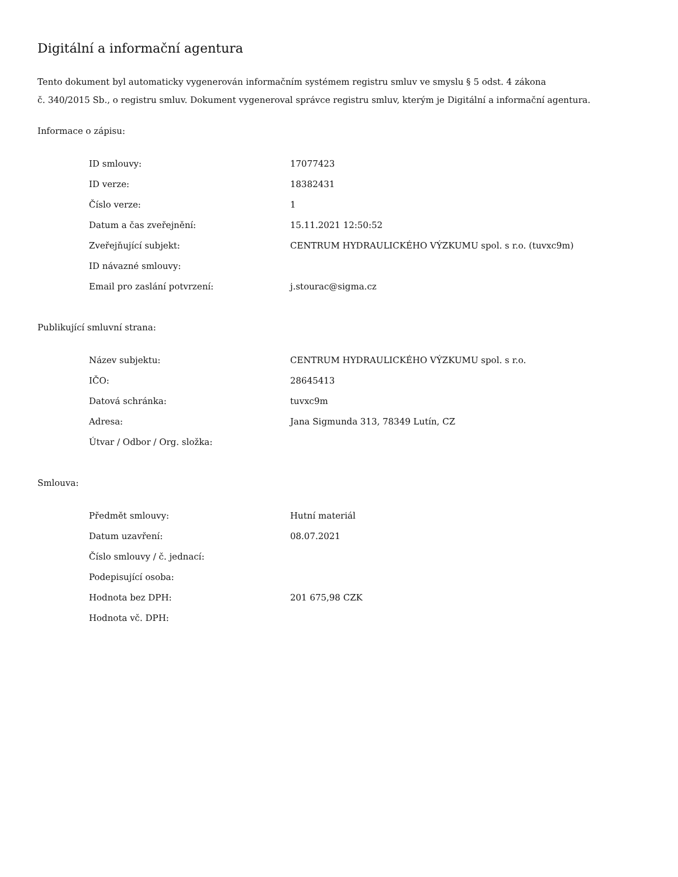Digitální a informační agentura
Tento dokument byl automaticky vygenerován informačním systémem registru smluv ve smyslu § 5 odst. 4 zákona
č. 340/2015 Sb., o registru smluv. Dokument vygeneroval správce registru smluv, kterým je Digitální a informační agentura.
Informace o zápisu:
| ID smlouvy: | 17077423 |
| ID verze: | 18382431 |
| Číslo verze: | 1 |
| Datum a čas zveřejnění: | 15.11.2021 12:50:52 |
| Zveřejňující subjekt: | CENTRUM HYDRAULICKÉHO VÝZKUMU spol. s r.o. (tuvxc9m) |
| ID návazné smlouvy: | |
| Email pro zaslání potvrzení: | j.stourac@sigma.cz |
Publikující smluvní strana:
| Název subjektu: | CENTRUM HYDRAULICKÉHO VÝZKUMU spol. s r.o. |
| IČO: | 28645413 |
| Datová schránka: | tuvxc9m |
| Adresa: | Jana Sigmunda 313, 78349 Lutín, CZ |
| Útvar / Odbor / Org. složka: | |
Smlouva:
| Předmět smlouvy: | Hutní materiál |
| Datum uzavření: | 08.07.2021 |
| Číslo smlouvy / č. jednací: | |
| Podepisující osoba: | |
| Hodnota bez DPH: | 201 675,98 CZK |
| Hodnota vč. DPH: | |